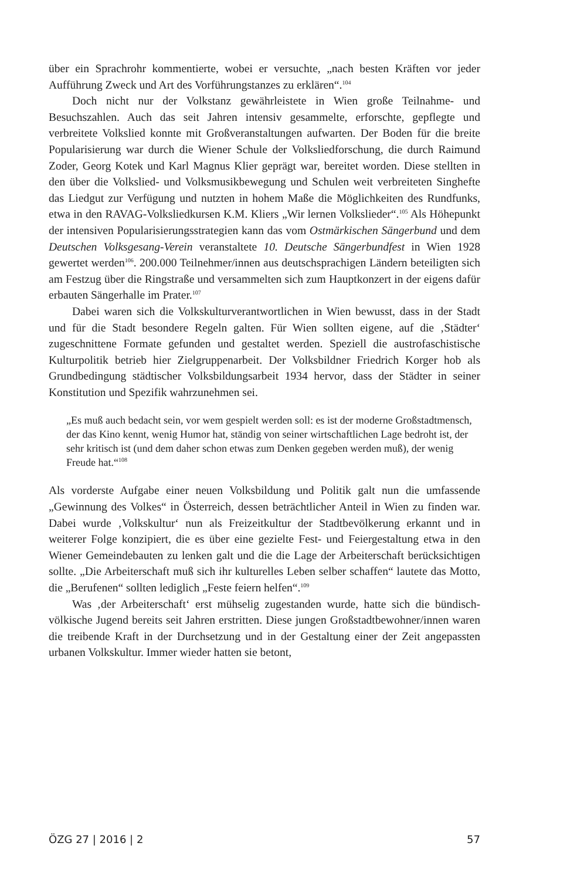über ein Sprachrohr kommentierte, wobei er versuchte, „nach besten Kräften vor jeder Aufführung Zweck und Art des Vorführungstanzes zu erklären“.<sup>104</sup>
Doch nicht nur der Volkstanz gewährleistete in Wien große Teilnahme- und Besuchszahlen. Auch das seit Jahren intensiv gesammelte, erforschte, gepflegte und verbreitete Volkslied konnte mit Großveranstaltungen aufwarten. Der Boden für die breite Popularisierung war durch die Wiener Schule der Volksliedforschung, die durch Raimund Zoder, Georg Kotek und Karl Magnus Klier geprägt war, bereitet worden. Diese stellten in den über die Volkslied- und Volksmusikbewegung und Schulen weit verbreiteten Singhefte das Liedgut zur Verfügung und nutzten in hohem Maße die Möglichkeiten des Rundfunks, etwa in den RAVAG-Volksliedkursen K.M. Kliers „Wir lernen Volkslieder“.<sup>105</sup> Als Höhepunkt der intensiven Popularisierungsstrategien kann das vom Ostmärkischen Sängerbund und dem Deutschen Volksgesang-Verein veranstaltete 10. Deutsche Sängerbundfest in Wien 1928 gewertet werden<sup>106</sup>. 200.000 Teilnehmer/innen aus deutschsprachigen Ländern beteiligten sich am Festzug über die Ringstraße und versammelten sich zum Hauptkonzert in der eigens dafür erbauten Sängerhalle im Prater.<sup>107</sup>
Dabei waren sich die Volkskulturverantwortlichen in Wien bewusst, dass in der Stadt und für die Stadt besondere Regeln galten. Für Wien sollten eigene, auf die ‚Städter‘ zugeschnittene Formate gefunden und gestaltet werden. Speziell die austrofaschistische Kulturpolitik betrieb hier Zielgruppenarbeit. Der Volksbildner Friedrich Korger hob als Grundbedingung städtischer Volksbildungsarbeit 1934 hervor, dass der Städter in seiner Konstitution und Spezifik wahrzunehmen sei.
„Es muß auch bedacht sein, vor wem gespielt werden soll: es ist der moderne Großstadtmensch, der das Kino kennt, wenig Humor hat, ständig von seiner wirtschaftlichen Lage bedroht ist, der sehr kritisch ist (und dem daher schon etwas zum Denken gegeben werden muß), der wenig Freude hat.“<sup>108</sup>
Als vorderste Aufgabe einer neuen Volksbildung und Politik galt nun die umfassende „Gewinnung des Volkes“ in Österreich, dessen beträchtlicher Anteil in Wien zu finden war. Dabei wurde ‚Volkskultur‘ nun als Freizeitkultur der Stadtbevölkerung erkannt und in weiterer Folge konzipiert, die es über eine gezielte Fest- und Feiergestaltung etwa in den Wiener Gemeindebauten zu lenken galt und die die Lage der Arbeiterschaft berücksichtigen sollte. „Die Arbeiterschaft muß sich ihr kulturelles Leben selber schaffen“ lautete das Motto, die „Berufenen“ sollten lediglich „Feste feiern helfen“.<sup>109</sup>
Was ‚der Arbeiterschaft‘ erst mühselig zugestanden wurde, hatte sich die bündisch-völkische Jugend bereits seit Jahren erstritten. Diese jungen Großstadtbewohner/innen waren die treibende Kraft in der Durchsetzung und in der Gestaltung einer der Zeit angepassten urbanen Volkskultur. Immer wieder hatten sie betont,
ÖZG 27 | 2016 | 2 57